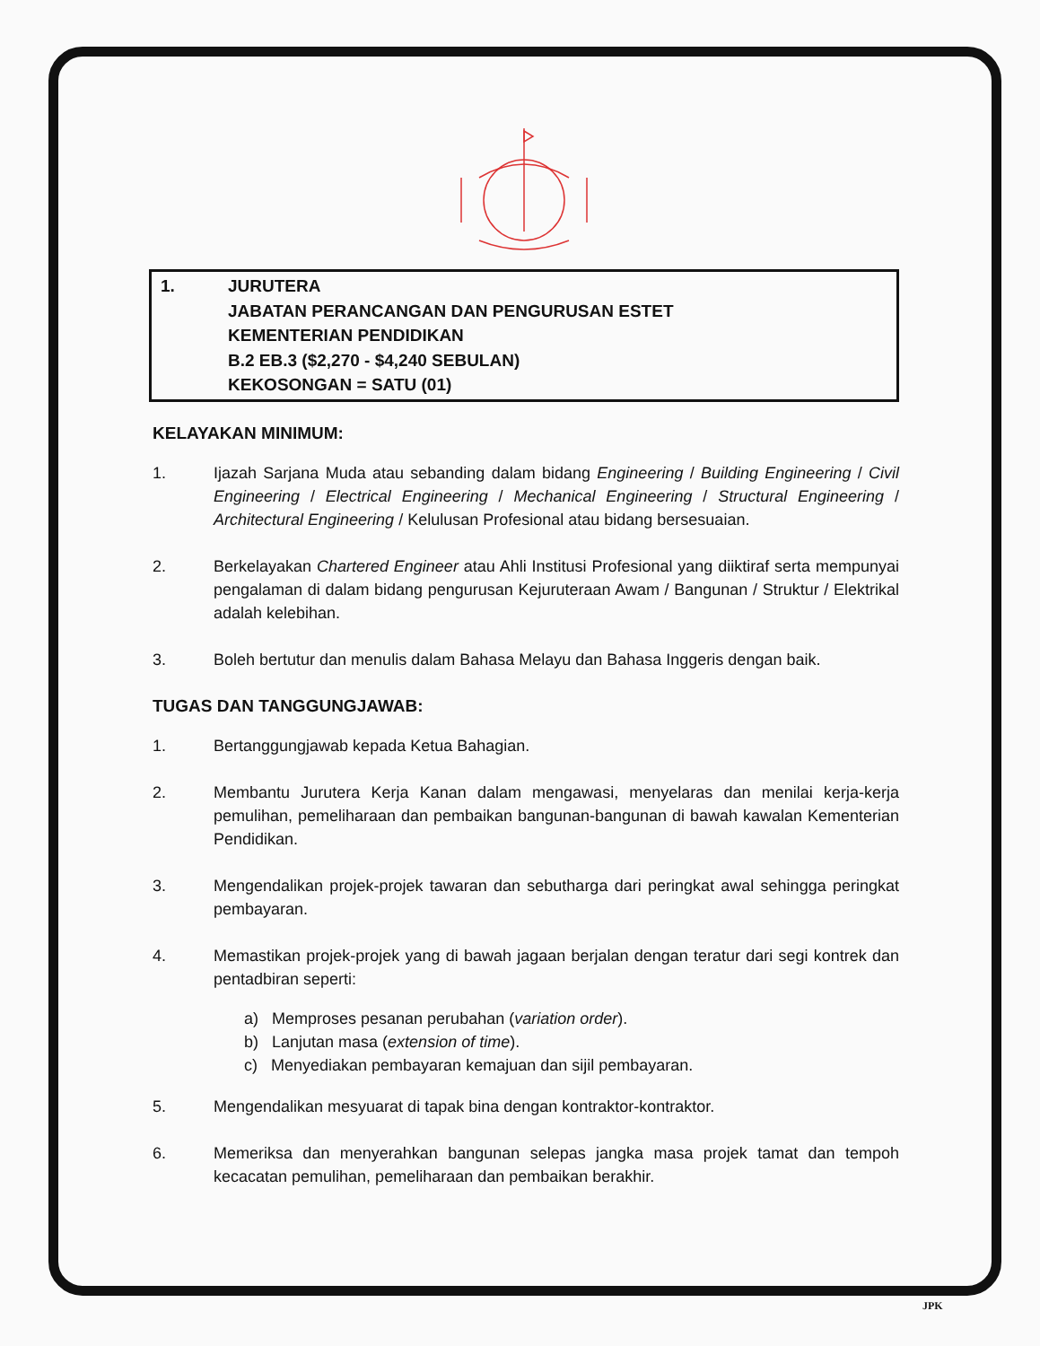1. JURUTERA
JABATAN PERANCANGAN DAN PENGURUSAN ESTET
KEMENTERIAN PENDIDIKAN
B.2 EB.3 ($2,270 - $4,240 SEBULAN)
KEKOSONGAN = SATU (01)
KELAYAKAN MINIMUM:
1. Ijazah Sarjana Muda atau sebanding dalam bidang Engineering / Building Engineering / Civil Engineering / Electrical Engineering / Mechanical Engineering / Structural Engineering / Architectural Engineering / Kelulusan Profesional atau bidang bersesuaian.
2. Berkelayakan Chartered Engineer atau Ahli Institusi Profesional yang diiktiraf serta mempunyai pengalaman di dalam bidang pengurusan Kejuruteraan Awam / Bangunan / Struktur / Elektrikal adalah kelebihan.
3. Boleh bertutur dan menulis dalam Bahasa Melayu dan Bahasa Inggeris dengan baik.
TUGAS DAN TANGGUNGJAWAB:
1. Bertanggungjawab kepada Ketua Bahagian.
2. Membantu Jurutera Kerja Kanan dalam mengawasi, menyelaras dan menilai kerja-kerja pemulihan, pemeliharaan dan pembaikan bangunan-bangunan di bawah kawalan Kementerian Pendidikan.
3. Mengendalikan projek-projek tawaran dan sebutharga dari peringkat awal sehingga peringkat pembayaran.
4. Memastikan projek-projek yang di bawah jagaan berjalan dengan teratur dari segi kontrek dan pentadbiran seperti:
a) Memproses pesanan perubahan (variation order).
b) Lanjutan masa (extension of time).
c) Menyediakan pembayaran kemajuan dan sijil pembayaran.
5. Mengendalikan mesyuarat di tapak bina dengan kontraktor-kontraktor.
6. Memeriksa dan menyerahkan bangunan selepas jangka masa projek tamat dan tempoh kecacatan pemulihan, pemeliharaan dan pembaikan berakhir.
JPK